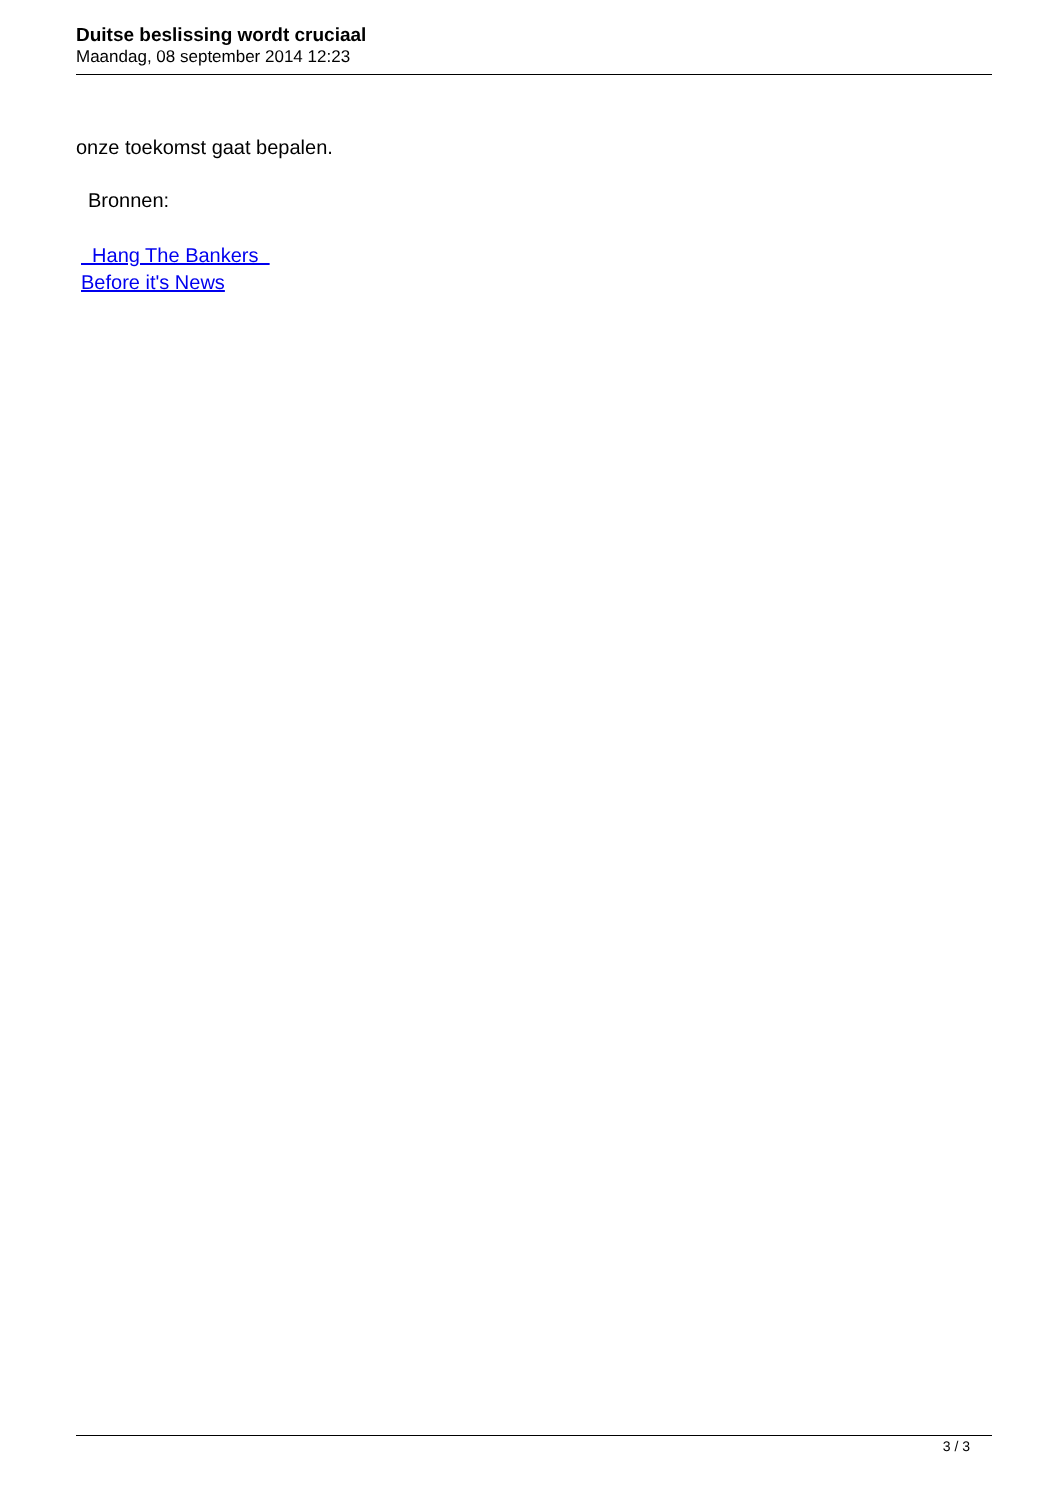Duitse beslissing wordt cruciaal
Maandag, 08 september 2014 12:23
onze toekomst gaat bepalen.
Bronnen:
Hang The Bankers
Before it's News
3 / 3